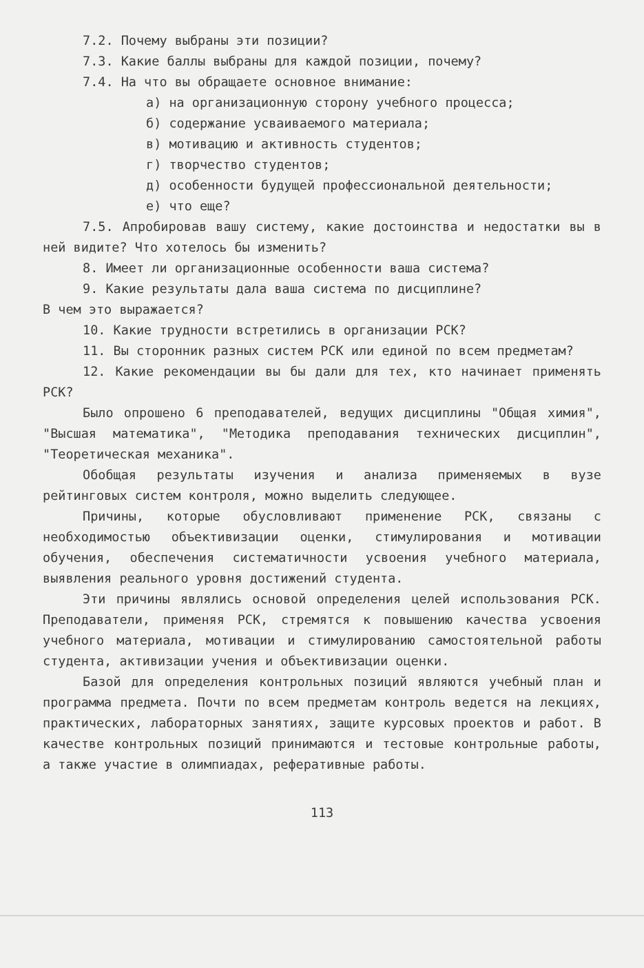7.2. Почему выбраны эти позиции?
7.3. Какие баллы выбраны для каждой позиции, почему?
7.4. На что вы обращаете основное внимание:
а) на организационную сторону учебного процесса;
б) содержание усваиваемого материала;
в) мотивацию и активность студентов;
г) творчество студентов;
д) особенности будущей профессиональной деятельности;
е) что еще?
7.5. Апробировав вашу систему, какие достоинства и недостатки вы в ней видите? Что хотелось бы изменить?
8. Имеет ли организационные особенности ваша система?
9. Какие результаты дала ваша система по дисциплине?
В чем это выражается?
10. Какие трудности встретились в организации РСК?
11. Вы сторонник разных систем РСК или единой по всем предметам?
12. Какие рекомендации вы бы дали для тех, кто начинает применять РСК?
Было опрошено 6 преподавателей, ведущих дисциплины "Общая химия", "Высшая математика", "Методика преподавания технических дисциплин", "Теоретическая механика".
Обобщая результаты изучения и анализа применяемых в вузе рейтинговых систем контроля, можно выделить следующее.
Причины, которые обусловливают применение РСК, связаны с необходимостью объективизации оценки, стимулирования и мотивации обучения, обеспечения систематичности усвоения учебного материала, выявления реального уровня достижений студента.
Эти причины являлись основой определения целей использования РСК. Преподаватели, применяя РСК, стремятся к повышению качества усвоения учебного материала, мотивации и стимулированию самостоятельной работы студента, активизации учения и объективизации оценки.
Базой для определения контрольных позиций являются учебный план и программа предмета. Почти по всем предметам контроль ведется на лекциях, практических, лабораторных занятиях, защите курсовых проектов и работ. В качестве контрольных позиций принимаются и тестовые контрольные работы, а также участие в олимпиадах, реферативные работы.
113